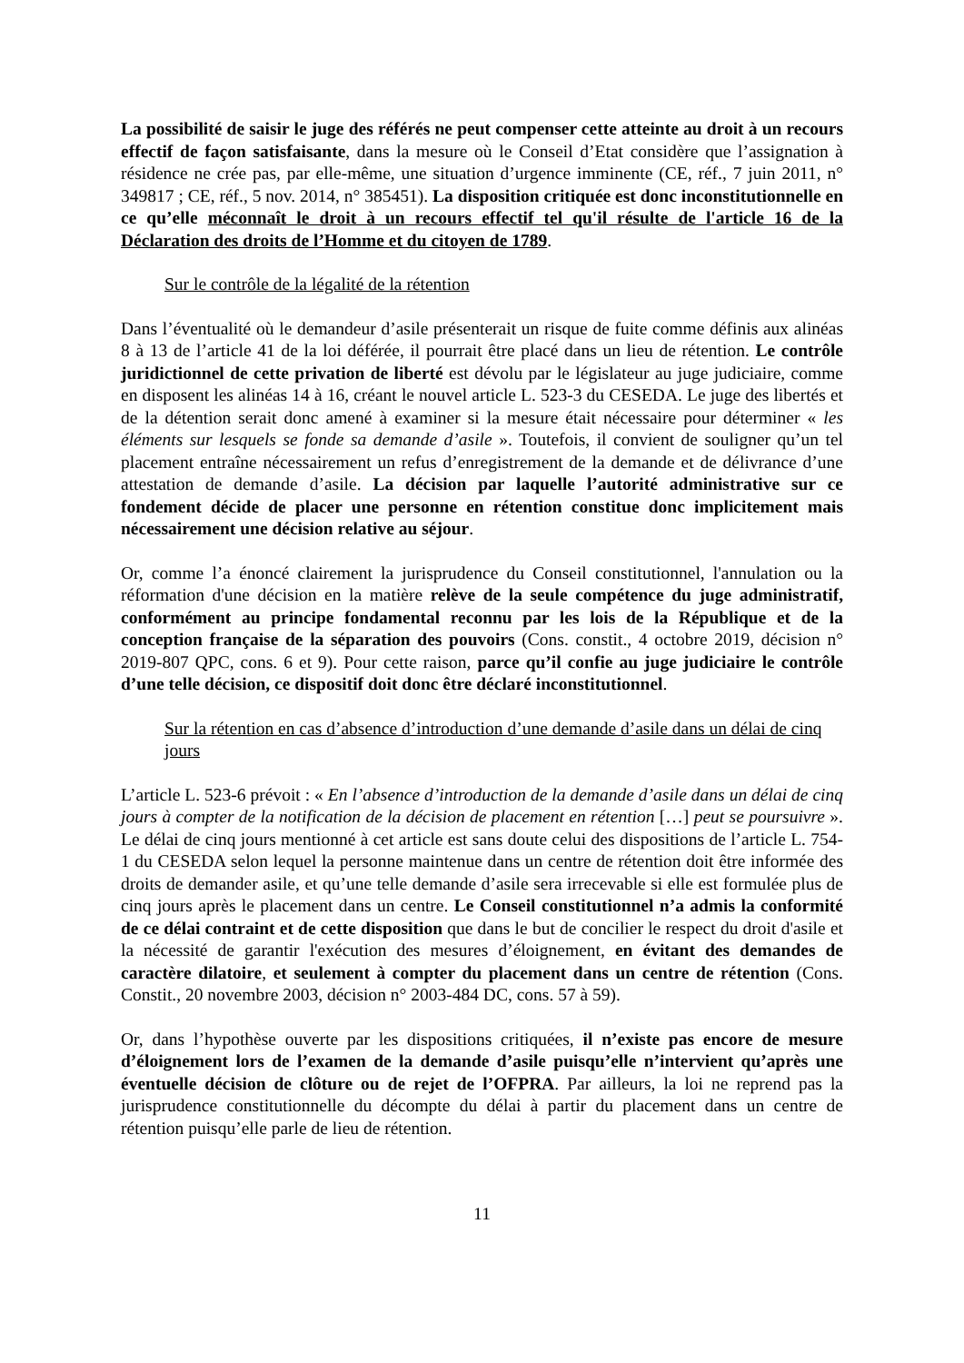La possibilité de saisir le juge des référés ne peut compenser cette atteinte au droit à un recours effectif de façon satisfaisante, dans la mesure où le Conseil d’Etat considère que l’assignation à résidence ne crée pas, par elle-même, une situation d’urgence imminente (CE, réf., 7 juin 2011, n° 349817 ; CE, réf., 5 nov. 2014, n° 385451). La disposition critiquée est donc inconstitutionnelle en ce qu’elle méconnaît le droit à un recours effectif tel qu'il résulte de l'article 16 de la Déclaration des droits de l’Homme et du citoyen de 1789.
Sur le contrôle de la légalité de la rétention
Dans l’éventualité où le demandeur d’asile présenterait un risque de fuite comme définis aux alinéas 8 à 13 de l’article 41 de la loi déférée, il pourrait être placé dans un lieu de rétention. Le contrôle juridictionnel de cette privation de liberté est dévolu par le législateur au juge judiciaire, comme en disposent les alinéas 14 à 16, créant le nouvel article L. 523-3 du CESEDA. Le juge des libertés et de la détention serait donc amené à examiner si la mesure était nécessaire pour déterminer « les éléments sur lesquels se fonde sa demande d’asile ». Toutefois, il convient de souligner qu’un tel placement entraîne nécessairement un refus d’enregistrement de la demande et de délivrance d’une attestation de demande d’asile. La décision par laquelle l’autorité administrative sur ce fondement décide de placer une personne en rétention constitue donc implicitement mais nécessairement une décision relative au séjour.
Or, comme l’a énoncé clairement la jurisprudence du Conseil constitutionnel, l'annulation ou la réformation d'une décision en la matière relève de la seule compétence du juge administratif, conformément au principe fondamental reconnu par les lois de la République et de la conception française de la séparation des pouvoirs (Cons. constit., 4 octobre 2019, décision n° 2019-807 QPC, cons. 6 et 9). Pour cette raison, parce qu’il confie au juge judiciaire le contrôle d’une telle décision, ce dispositif doit donc être déclaré inconstitutionnel.
Sur la rétention en cas d’absence d’introduction d’une demande d’asile dans un délai de cinq jours
L’article L. 523-6 prévoit : « En l’absence d’introduction de la demande d’asile dans un délai de cinq jours à compter de la notification de la décision de placement en rétention […] peut se poursuivre ». Le délai de cinq jours mentionné à cet article est sans doute celui des dispositions de l’article L. 754-1 du CESEDA selon lequel la personne maintenue dans un centre de rétention doit être informée des droits de demander asile, et qu’une telle demande d’asile sera irrecevable si elle est formulée plus de cinq jours après le placement dans un centre. Le Conseil constitutionnel n’a admis la conformité de ce délai contraint et de cette disposition que dans le but de concilier le respect du droit d'asile et la nécessité de garantir l'exécution des mesures d’éloignement, en évitant des demandes de caractère dilatoire, et seulement à compter du placement dans un centre de rétention (Cons. Constit., 20 novembre 2003, décision n° 2003-484 DC, cons. 57 à 59).
Or, dans l’hypothèse ouverte par les dispositions critiquées, il n’existe pas encore de mesure d’éloignement lors de l’examen de la demande d’asile puisqu’elle n’intervient qu’après une éventuelle décision de clôture ou de rejet de l’OFPRA. Par ailleurs, la loi ne reprend pas la jurisprudence constitutionnelle du décompte du délai à partir du placement dans un centre de rétention puisqu’elle parle de lieu de rétention.
11